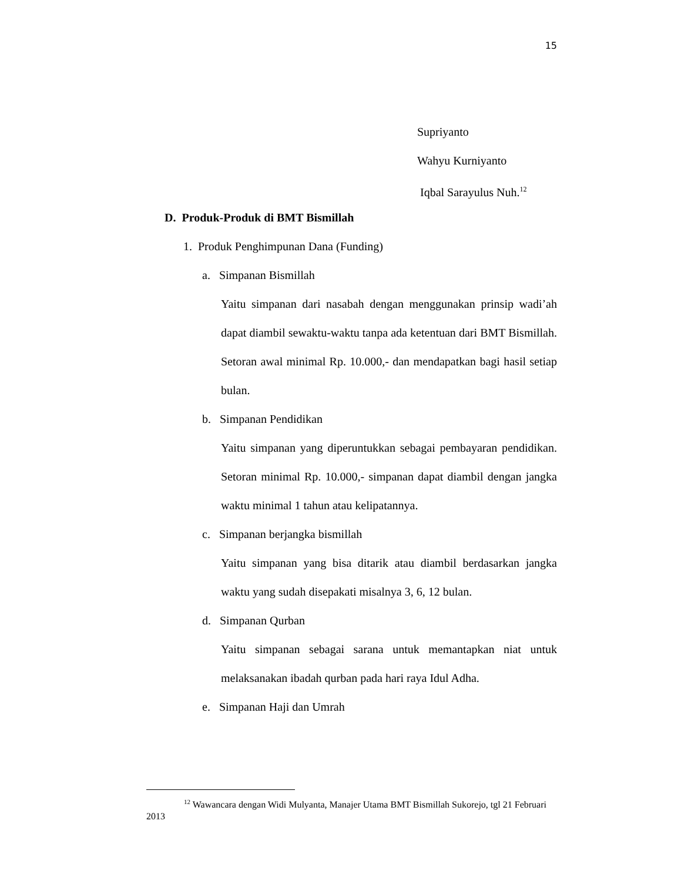15
Supriyanto
Wahyu Kurniyanto
Iqbal Sarayulus Nuh.<sup>12</sup>
D. Produk-Produk di BMT Bismillah
1. Produk Penghimpunan Dana (Funding)
a. Simpanan Bismillah
Yaitu simpanan dari nasabah dengan menggunakan prinsip wadi’ah dapat diambil sewaktu-waktu tanpa ada ketentuan dari BMT Bismillah. Setoran awal minimal Rp. 10.000,- dan mendapatkan bagi hasil setiap bulan.
b. Simpanan Pendidikan
Yaitu simpanan yang diperuntukkan sebagai pembayaran pendidikan. Setoran minimal Rp. 10.000,- simpanan dapat diambil dengan jangka waktu minimal 1 tahun atau kelipatannya.
c. Simpanan berjangka bismillah
Yaitu simpanan yang bisa ditarik atau diambil berdasarkan jangka waktu yang sudah disepakati misalnya 3, 6, 12 bulan.
d. Simpanan Qurban
Yaitu simpanan sebagai sarana untuk memantapkan niat untuk melaksanakan ibadah qurban pada hari raya Idul Adha.
e. Simpanan Haji dan Umrah
<sup>12</sup> Wawancara dengan Widi Mulyanta, Manajer Utama BMT Bismillah Sukorejo, tgl 21 Februari 2013